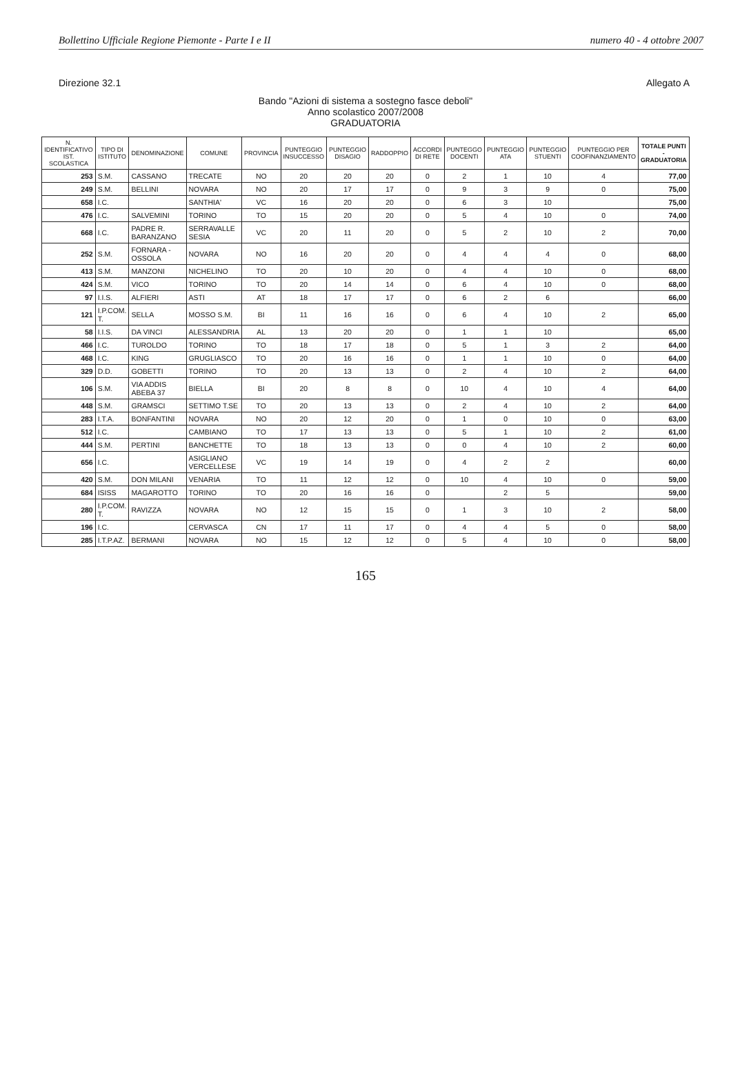Bollettino Ufficiale Regione Piemonte - Parte I e II numero 40 - 4 ottobre 2007
Direzione 32.1 Allegato A
Bando "Azioni di sistema a sostegno fasce deboli"
Anno scolastico 2007/2008
GRADUATORIA
| N. IDENTIFICATIVO IST. SCOLASTICA | TIPO DI ISTITUTO | DENOMINAZIONE | COMUNE | PROVINCIA | PUNTEGGIO INSUCCESSO | PUNTEGGIO DISAGIO | RADDOPPIO | ACCORDI DI RETE | PUNTEGGO DOCENTI | PUNTEGGIO ATA | PUNTEGGIO STUENTI | PUNTEGGIO PER COOFINANZIAMENTO | TOTALE PUNTI - GRADUATORIA |
| --- | --- | --- | --- | --- | --- | --- | --- | --- | --- | --- | --- | --- | --- |
| 253 | S.M. | CASSANO | TRECATE | NO | 20 | 20 | 20 | 0 | 2 | 1 | 10 | 4 | 77,00 |
| 249 | S.M. | BELLINI | NOVARA | NO | 20 | 17 | 17 | 0 | 9 | 3 | 9 | 0 | 75,00 |
| 658 | I.C. | | SANTHIA' | VC | 16 | 20 | 20 | 0 | 6 | 3 | 10 | | 75,00 |
| 476 | I.C. | SALVEMINI | TORINO | TO | 15 | 20 | 20 | 0 | 5 | 4 | 10 | 0 | 74,00 |
| 668 | I.C. | PADRE R. BARANZANO | SERRAVALLE SESIA | VC | 20 | 11 | 20 | 0 | 5 | 2 | 10 | 2 | 70,00 |
| 252 | S.M. | FORNARA - OSSOLA | NOVARA | NO | 16 | 20 | 20 | 0 | 4 | 4 | 4 | 0 | 68,00 |
| 413 | S.M. | MANZONI | NICHELINO | TO | 20 | 10 | 20 | 0 | 4 | 4 | 10 | 0 | 68,00 |
| 424 | S.M. | VICO | TORINO | TO | 20 | 14 | 14 | 0 | 6 | 4 | 10 | 0 | 68,00 |
| 97 | I.I.S. | ALFIERI | ASTI | AT | 18 | 17 | 17 | 0 | 6 | 2 | 6 | | 66,00 |
| 121 | I.P.COM. T. | SELLA | MOSSO S.M. | BI | 11 | 16 | 16 | 0 | 6 | 4 | 10 | 2 | 65,00 |
| 58 | I.I.S. | DA VINCI | ALESSANDRIA | AL | 13 | 20 | 20 | 0 | 1 | 1 | 10 | | 65,00 |
| 466 | I.C. | TUROLDO | TORINO | TO | 18 | 17 | 18 | 0 | 5 | 1 | 3 | 2 | 64,00 |
| 468 | I.C. | KING | GRUGLIASCO | TO | 20 | 16 | 16 | 0 | 1 | 1 | 10 | 0 | 64,00 |
| 329 | D.D. | GOBETTI | TORINO | TO | 20 | 13 | 13 | 0 | 2 | 4 | 10 | 2 | 64,00 |
| 106 | S.M. | VIA ADDIS ABEBA 37 | BIELLA | BI | 20 | 8 | 8 | 0 | 10 | 4 | 10 | 4 | 64,00 |
| 448 | S.M. | GRAMSCI | SETTIMO T.SE | TO | 20 | 13 | 13 | 0 | 2 | 4 | 10 | 2 | 64,00 |
| 283 | I.T.A. | BONFANTINI | NOVARA | NO | 20 | 12 | 20 | 0 | 1 | 0 | 10 | 0 | 63,00 |
| 512 | I.C. | | CAMBIANO | TO | 17 | 13 | 13 | 0 | 5 | 1 | 10 | 2 | 61,00 |
| 444 | S.M. | PERTINI | BANCHETTE | TO | 18 | 13 | 13 | 0 | 0 | 4 | 10 | 2 | 60,00 |
| 656 | I.C. | | ASIGLIANO VERCELLESE | VC | 19 | 14 | 19 | 0 | 4 | 2 | 2 | | 60,00 |
| 420 | S.M. | DON MILANI | VENARIA | TO | 11 | 12 | 12 | 0 | 10 | 4 | 10 | 0 | 59,00 |
| 684 | ISISS | MAGAROTTO | TORINO | TO | 20 | 16 | 16 | 0 | | 2 | 5 | | 59,00 |
| 280 | I.P.COM. T. | RAVIZZA | NOVARA | NO | 12 | 15 | 15 | 0 | 1 | 3 | 10 | 2 | 58,00 |
| 196 | I.C. | | CERVASCA | CN | 17 | 11 | 17 | 0 | 4 | 4 | 5 | 0 | 58,00 |
| 285 | I.T.P.AZ. | BERMANI | NOVARA | NO | 15 | 12 | 12 | 0 | 5 | 4 | 10 | 0 | 58,00 |
165